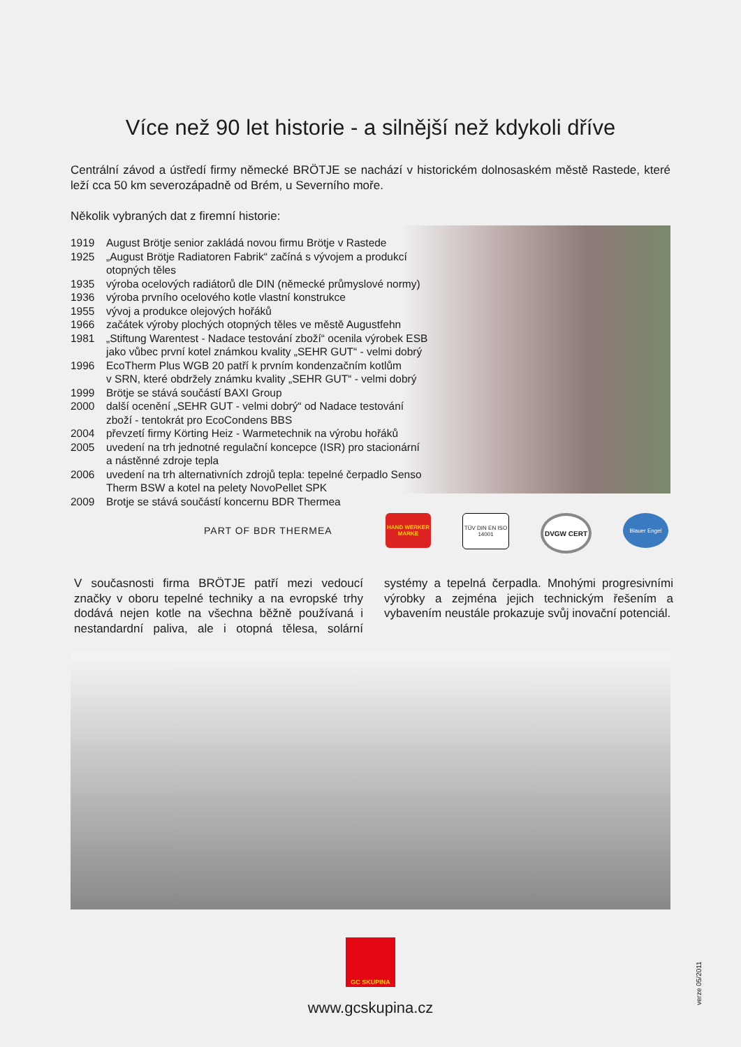Více než 90 let historie - a silnější než kdykoli dříve
Centrální závod a ústředí firmy německé BRÖTJE se nachází v historickém dolnosaském městě Rastede, které leží cca 50 km severozápadně od Brém, u Severního moře.
Několik vybraných dat z firemní historie:
| 1919 | August Brötje senior zakládá novou firmu Brötje v Rastede |
| 1925 | „August Brötje Radiatoren Fabrik“ začíná s vývojem a produkcí otopných těles |
| 1935 | výroba ocelových radiátorů dle DIN (německé průmyslové normy) |
| 1936 | výroba prvního ocelového kotle vlastní konstrukce |
| 1955 | vývoj a produkce olejových hořáků |
| 1966 | začátek výroby plochých otopných těles ve městě Augustfehn |
| 1981 | „Stiftung Warentest - Nadace testování zboží“ ocenila výrobek ESB jako vůbec první kotel známkou kvality „SEHR GUT“ - velmi dobrý |
| 1996 | EcoTherm Plus WGB 20 patří k prvním kondenzačním kotlům v SRN, které obdržely známku kvality „SEHR GUT“ - velmi dobrý |
| 1999 | Brötje se stává součástí BAXI Group |
| 2000 | další ocenění „SEHR GUT - velmi dobrý“ od Nadace testování zboží - tentokrát pro EcoCondens BBS |
| 2004 | převzetí firmy Körting Heiz - Warmetechnik na výrobu hořáků |
| 2005 | uvedení na trh jednotné regulační koncepce (ISR) pro stacionární a nástěnné zdroje tepla |
| 2006 | uvedení na trh alternativních zdrojů tepla: tepelné čerpadlo Senso Therm BSW a kotel na pelety NovoPellet SPK |
| 2009 | Brotje se stává součástí koncernu BDR Thermea |
PART OF BDR THERMEA
HAND WERKER MARKE
TÜV DIN EN ISO 14001
DVGW CERT
Blauer Engel
V současnosti firma BRÖTJE patří mezi vedoucí značky v oboru tepelné techniky a na evropské trhy dodává nejen kotle na všechna běžně používaná i nestandardní paliva, ale i otopná tělesa, solární systémy a tepelná čerpadla. Mnohými progresivními výrobky a zejména jejich technickým řešením a vybavením neustále prokazuje svůj inovační potenciál.
GC SKUPINA
www.gcskupina.cz verze 05/2011